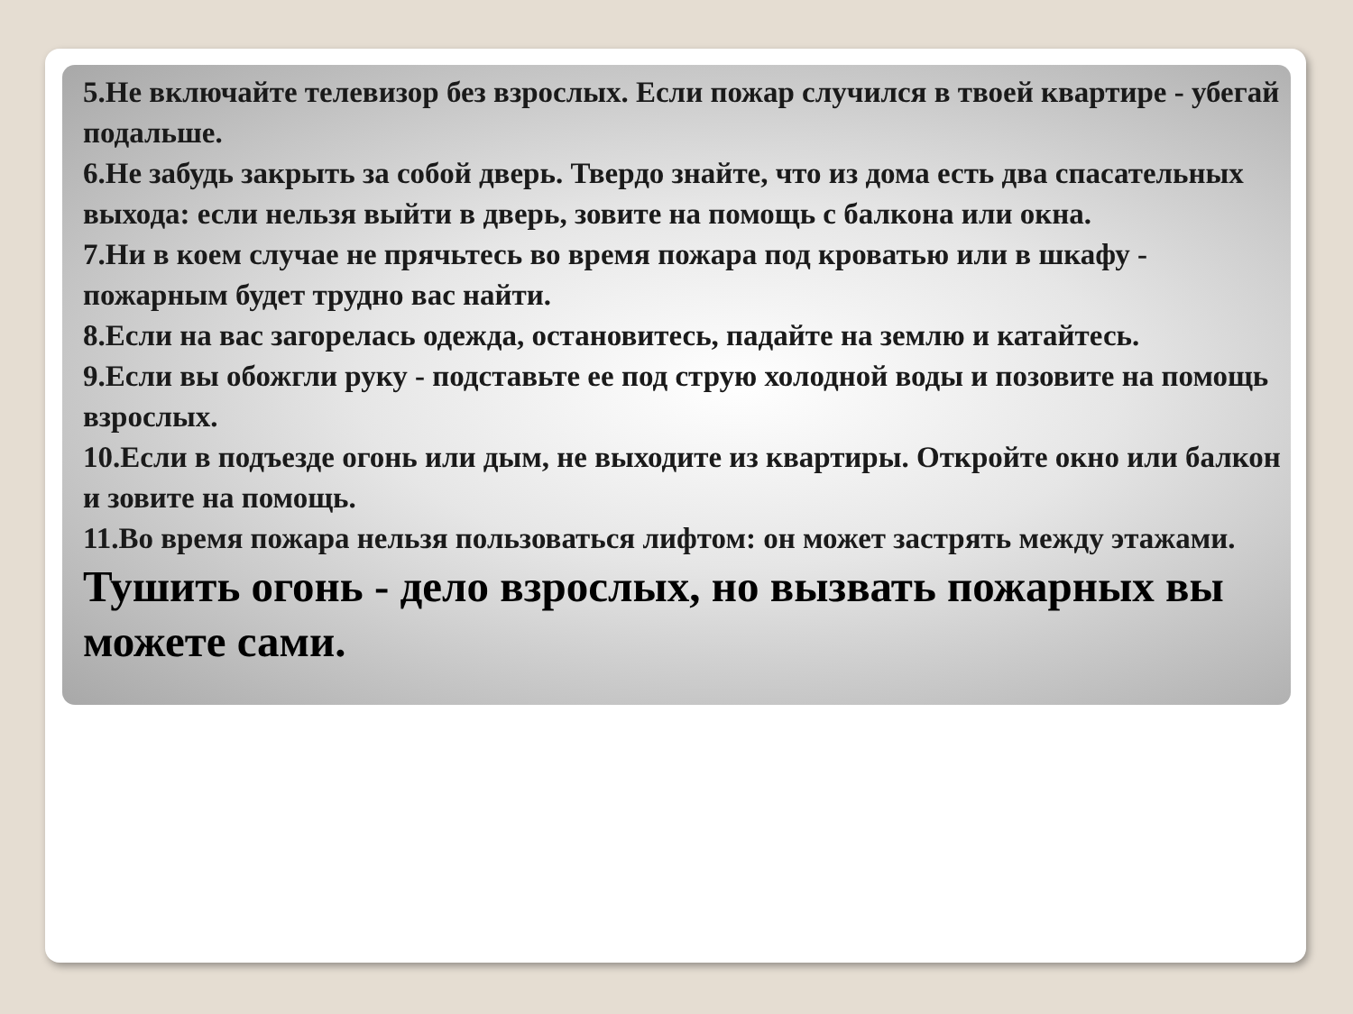5.Не включайте телевизор без взрослых. Если пожар случился в твоей квартире - убегай подальше.
6.Не забудь закрыть за собой дверь. Твердо знайте, что из дома есть два спасательных выхода: если нельзя выйти в дверь, зовите на помощь с балкона или окна.
7.Ни в коем случае не прячьтесь во время пожара под кроватью или в шкафу - пожарным будет трудно вас найти.
8.Если на вас загорелась одежда, остановитесь, падайте на землю и катайтесь.
9.Если вы обожгли руку - подставьте ее под струю холодной воды и позовите на помощь взрослых.
10.Если в подъезде огонь или дым, не выходите из квартиры. Откройте окно или балкон и зовите на помощь.
11.Во время пожара нельзя пользоваться лифтом: он может застрять между этажами.
Тушить огонь - дело взрослых, но вызвать пожарных вы можете сами.